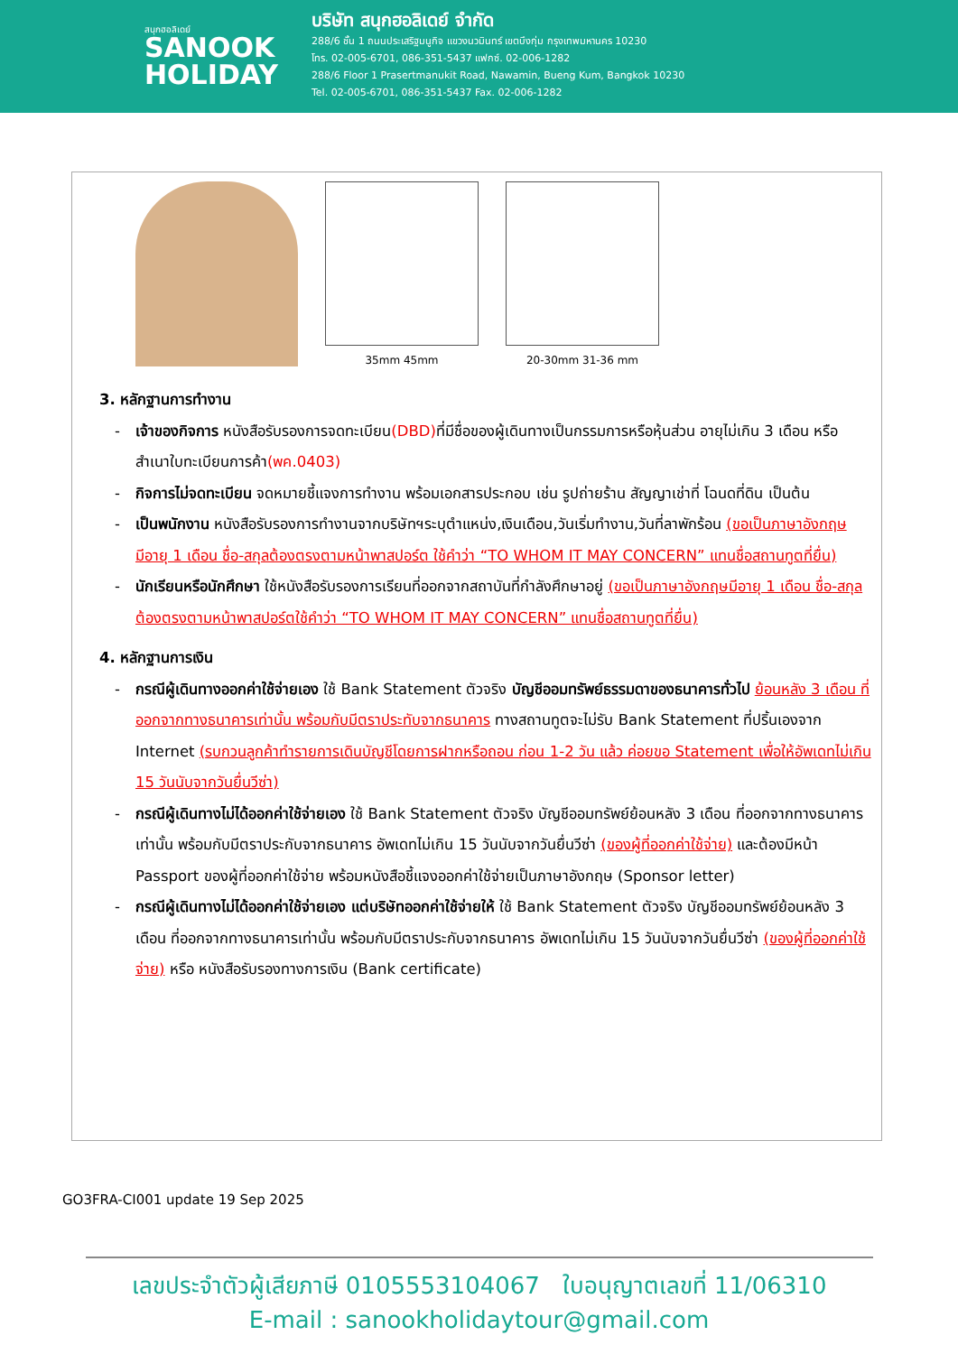สนุกฮอลิเดย์
SANOOK
HOLIDAY
บริษัท สนุกฮอลิเดย์ จำกัด
288/6 ชั้น 1 ถนนประเสริฐมนูกิจ แขวงนวมินทร์ เขตบึงกุ่ม กรุงเทพมหานคร 10230
โทร. 02-005-6701, 086-351-5437 แฟกซ์. 02-006-1282
288/6 Floor 1 Prasertmanukit Road, Nawamin, Bueng Kum, Bangkok 10230
Tel. 02-005-6701, 086-351-5437 Fax. 02-006-1282
35mm 45mm 20-30mm 31-36 mm
3. หลักฐานการทำงาน
- เจ้าของกิจการ หนังสือรับรองการจดทะเบียน(DBD) ที่มีชื่อของผู้เดินทางเป็นกรรมการหรือหุ้นส่วน อายุไม่เกิน 3 เดือน หรือ สำเนาใบทะเบียนการค้า(พค.0403)
- กิจการไม่จดทะเบียน จดหมายชี้แจงการทำงาน พร้อมเอกสารประกอบ เช่น รูปถ่ายร้าน สัญญาเช่าที่ โฉนดที่ดิน เป็นต้น
- เป็นพนักงาน หนังสือรับรองการทำงานจากบริษัทฯระบุตำแหน่ง,เงินเดือน,วันเริ่มทำงาน,วันที่ลาพักร้อน (ขอเป็นภาษาอังกฤษมีอายุ 1 เดือน ชื่อ-สกุลต้องตรงตามหน้าพาสปอร์ต ใช้คำว่า “TO WHOM IT MAY CONCERN” แทนชื่อสถานทูตที่ยื่น)
- นักเรียนหรือนักศึกษา ใช้หนังสือรับรองการเรียนที่ออกจากสถาบันที่กำลังศึกษาอยู่ (ขอเป็นภาษาอังกฤษมีอายุ 1 เดือน ชื่อ-สกุลต้องตรงตามหน้าพาสปอร์ตใช้คำว่า “TO WHOM IT MAY CONCERN” แทนชื่อสถานทูตที่ยื่น)
4. หลักฐานการเงิน
- กรณีผู้เดินทางออกค่าใช้จ่ายเอง ใช้ Bank Statement ตัวจริง บัญชีออมทรัพย์ธรรมดาของธนาคารทั่วไป ย้อนหลัง 3 เดือน ที่ออกจากทางธนาคารเท่านั้น พร้อมกับมีตราประทับจากธนาคาร ทางสถานทูตจะไม่รับ Bank Statement ที่ปริ้นเองจาก Internet (รบกวนลูกค้าทำรายการเดินบัญชีโดยการฝากหรือถอน ก่อน 1-2 วัน แล้ว ค่อยขอ Statement เพื่อให้อัพเดทไม่เกิน 15 วันนับจากวันยื่นวีซ่า)
- กรณีผู้เดินทางไม่ได้ออกค่าใช้จ่ายเอง ใช้ Bank Statement ตัวจริง บัญชีออมทรัพย์ย้อนหลัง 3 เดือน ที่ออกจากทางธนาคารเท่านั้น พร้อมกับมีตราประกับจากธนาคาร อัพเดทไม่เกิน 15 วันนับจากวันยื่นวีซ่า (ของผู้ที่ออกค่าใช้จ่าย) และต้องมีหน้า Passport ของผู้ที่ออกค่าใช้จ่าย พร้อมหนังสือชี้แจงออกค่าใช้จ่ายเป็นภาษาอังกฤษ (Sponsor letter)
- กรณีผู้เดินทางไม่ได้ออกค่าใช้จ่ายเอง แต่บริษัทออกค่าใช้จ่ายให้ ใช้ Bank Statement ตัวจริง บัญชีออมทรัพย์ย้อนหลัง 3 เดือน ที่ออกจากทางธนาคารเท่านั้น พร้อมกับมีตราประกับจากธนาคาร อัพเดทไม่เกิน 15 วันนับจากวันยื่นวีซ่า (ของผู้ที่ออกค่าใช้จ่าย) หรือ หนังสือรับรองทางการเงิน (Bank certificate)
GO3FRA-CI001 update 19 Sep 2025
เลขประจำตัวผู้เสียภาษี 0105553104067 ใบอนุญาตเลขที่ 11/06310
E-mail : sanookholidaytour@gmail.com